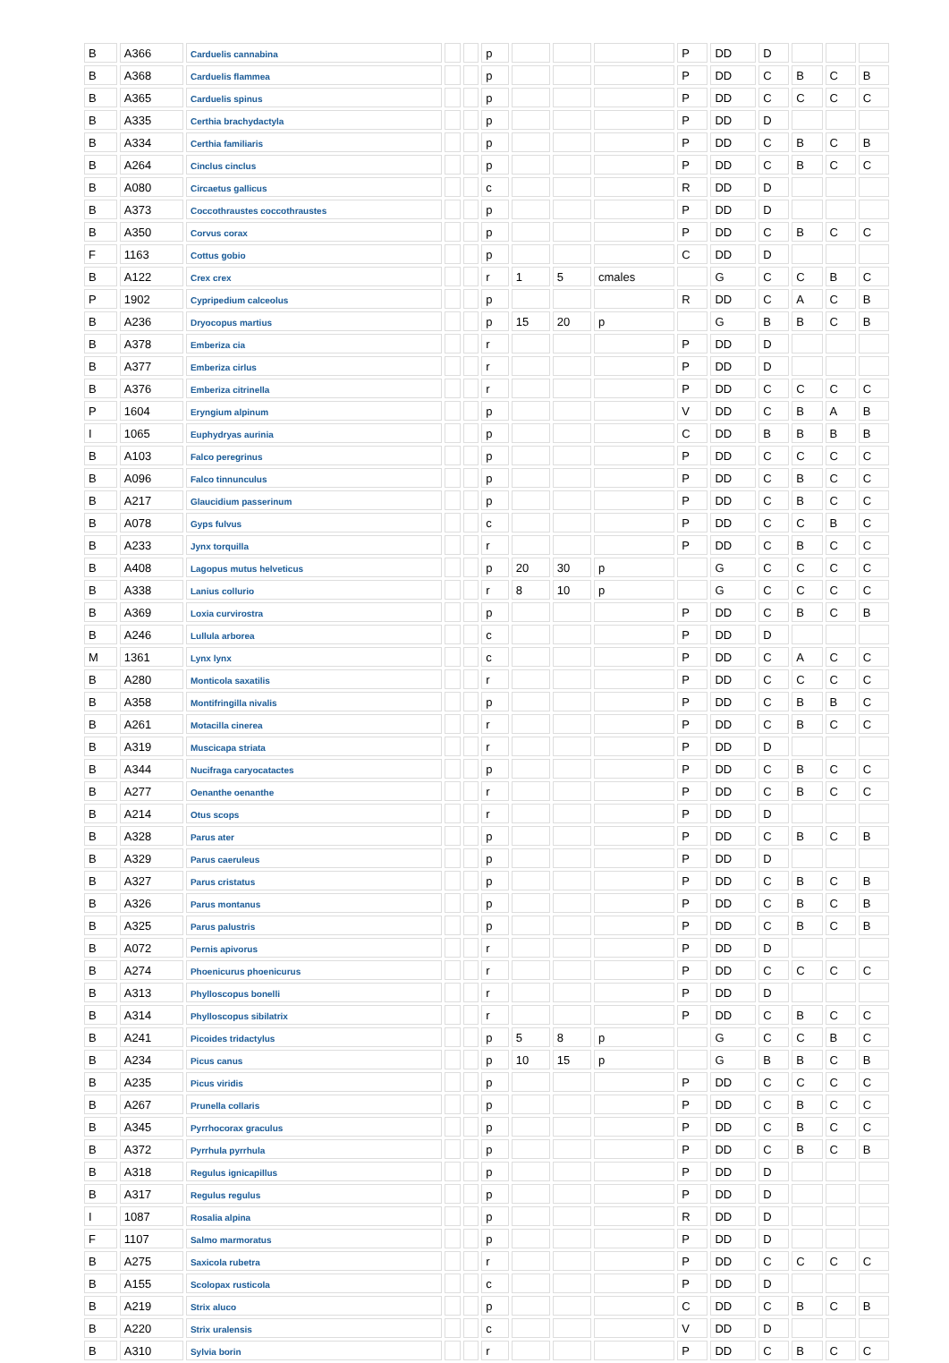| B | A366 | Carduelis cannabina | | | p | | | | P | DD | D | | | |
| B | A368 | Carduelis flammea | | | p | | | | P | DD | C | B | C | B |
| B | A365 | Carduelis spinus | | | p | | | | P | DD | C | C | C | C |
| B | A335 | Certhia brachydactyla | | | p | | | | P | DD | D | | | |
| B | A334 | Certhia familiaris | | | p | | | | P | DD | C | B | C | B |
| B | A264 | Cinclus cinclus | | | p | | | | P | DD | C | B | C | C |
| B | A080 | Circaetus gallicus | | | c | | | | R | DD | D | | | |
| B | A373 | Coccothraustes coccothraustes | | | p | | | | P | DD | D | | | |
| B | A350 | Corvus corax | | | p | | | | P | DD | C | B | C | C |
| F | 1163 | Cottus gobio | | | p | | | | C | DD | D | | | |
| B | A122 | Crex crex | | | r | 1 | 5 | cmales | | G | C | C | B | C |
| P | 1902 | Cypripedium calceolus | | | p | | | | R | DD | C | A | C | B |
| B | A236 | Dryocopus martius | | | p | 15 | 20 | p | | G | B | B | C | B |
| B | A378 | Emberiza cia | | | r | | | | P | DD | D | | | |
| B | A377 | Emberiza cirlus | | | r | | | | P | DD | D | | | |
| B | A376 | Emberiza citrinella | | | r | | | | P | DD | C | C | C | C |
| P | 1604 | Eryngium alpinum | | | p | | | | V | DD | C | B | A | B |
| I | 1065 | Euphydryas aurinia | | | p | | | | C | DD | B | B | B | B |
| B | A103 | Falco peregrinus | | | p | | | | P | DD | C | C | C | C |
| B | A096 | Falco tinnunculus | | | p | | | | P | DD | C | B | C | C |
| B | A217 | Glaucidium passerinum | | | p | | | | P | DD | C | B | C | C |
| B | A078 | Gyps fulvus | | | c | | | | P | DD | C | C | B | C |
| B | A233 | Jynx torquilla | | | r | | | | P | DD | C | B | C | C |
| B | A408 | Lagopus mutus helveticus | | | p | 20 | 30 | p | | G | C | C | C | C |
| B | A338 | Lanius collurio | | | r | 8 | 10 | p | | G | C | C | C | C |
| B | A369 | Loxia curvirostra | | | p | | | | P | DD | C | B | C | B |
| B | A246 | Lullula arborea | | | c | | | | P | DD | D | | | |
| M | 1361 | Lynx lynx | | | c | | | | P | DD | C | A | C | C |
| B | A280 | Monticola saxatilis | | | r | | | | P | DD | C | C | C | C |
| B | A358 | Montifringilla nivalis | | | p | | | | P | DD | C | B | B | C |
| B | A261 | Motacilla cinerea | | | r | | | | P | DD | C | B | C | C |
| B | A319 | Muscicapa striata | | | r | | | | P | DD | D | | | |
| B | A344 | Nucifraga caryocatactes | | | p | | | | P | DD | C | B | C | C |
| B | A277 | Oenanthe oenanthe | | | r | | | | P | DD | C | B | C | C |
| B | A214 | Otus scops | | | r | | | | P | DD | D | | | |
| B | A328 | Parus ater | | | p | | | | P | DD | C | B | C | B |
| B | A329 | Parus caeruleus | | | p | | | | P | DD | D | | | |
| B | A327 | Parus cristatus | | | p | | | | P | DD | C | B | C | B |
| B | A326 | Parus montanus | | | p | | | | P | DD | C | B | C | B |
| B | A325 | Parus palustris | | | p | | | | P | DD | C | B | C | B |
| B | A072 | Pernis apivorus | | | r | | | | P | DD | D | | | |
| B | A274 | Phoenicurus phoenicurus | | | r | | | | P | DD | C | C | C | C |
| B | A313 | Phylloscopus bonelli | | | r | | | | P | DD | D | | | |
| B | A314 | Phylloscopus sibilatrix | | | r | | | | P | DD | C | B | C | C |
| B | A241 | Picoides tridactylus | | | p | 5 | 8 | p | | G | C | C | B | C |
| B | A234 | Picus canus | | | p | 10 | 15 | p | | G | B | B | C | B |
| B | A235 | Picus viridis | | | p | | | | P | DD | C | C | C | C |
| B | A267 | Prunella collaris | | | p | | | | P | DD | C | B | C | C |
| B | A345 | Pyrrhocorax graculus | | | p | | | | P | DD | C | B | C | C |
| B | A372 | Pyrrhula pyrrhula | | | p | | | | P | DD | C | B | C | B |
| B | A318 | Regulus ignicapillus | | | p | | | | P | DD | D | | | |
| B | A317 | Regulus regulus | | | p | | | | P | DD | D | | | |
| I | 1087 | Rosalia alpina | | | p | | | | R | DD | D | | | |
| F | 1107 | Salmo marmoratus | | | p | | | | P | DD | D | | | |
| B | A275 | Saxicola rubetra | | | r | | | | P | DD | C | C | C | C |
| B | A155 | Scolopax rusticola | | | c | | | | P | DD | D | | | |
| B | A219 | Strix aluco | | | p | | | | C | DD | C | B | C | B |
| B | A220 | Strix uralensis | | | c | | | | V | DD | D | | | |
| B | A310 | Sylvia borin | | | r | | | | P | DD | C | B | C | C |